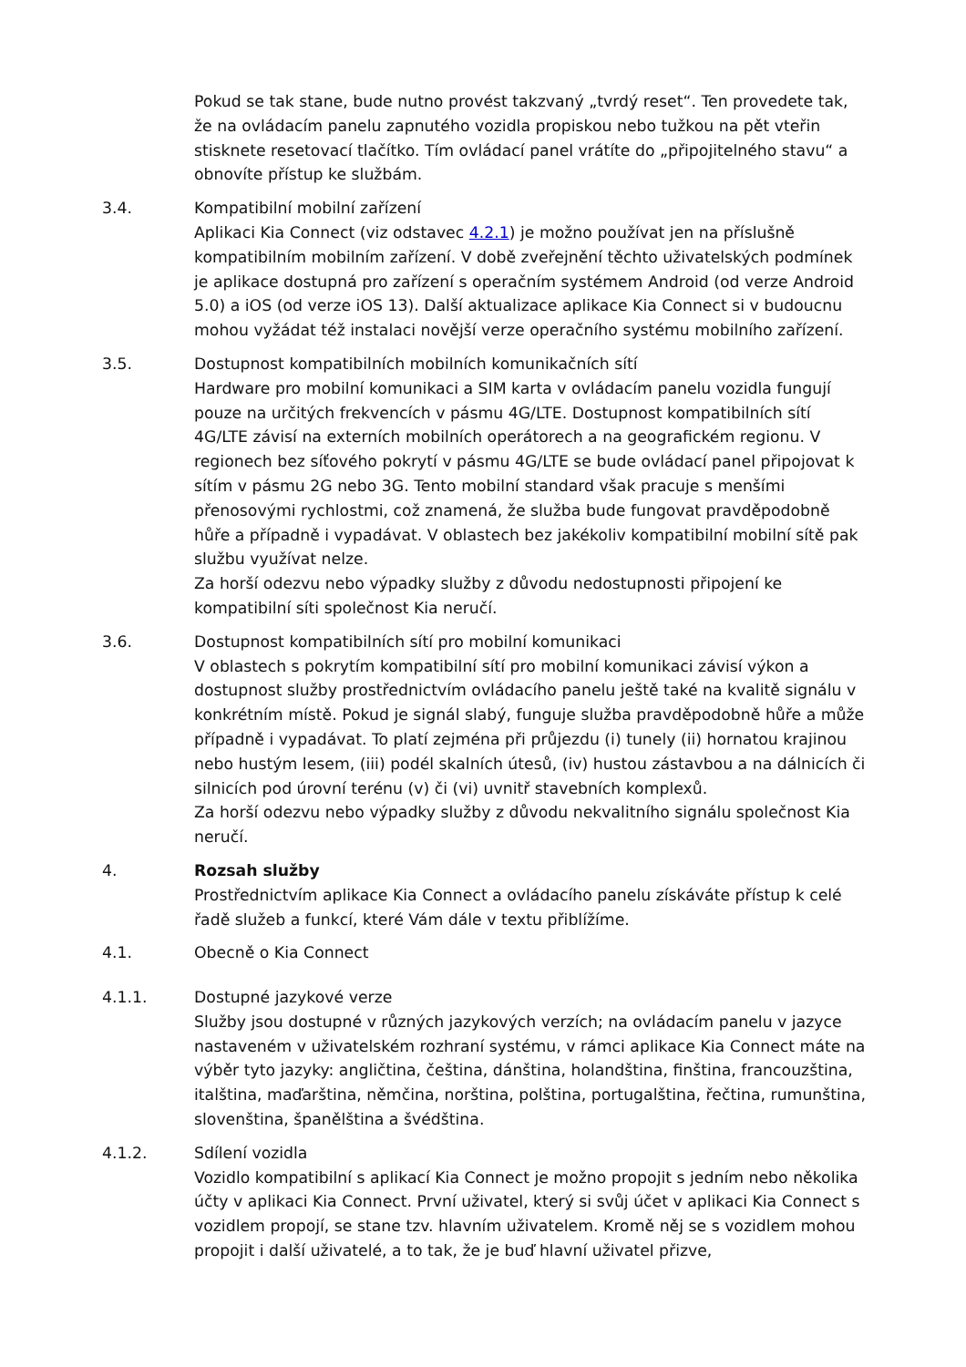Pokud se tak stane, bude nutno provést takzvaný „tvrdý reset“. Ten provedete tak, že na ovládacím panelu zapnutého vozidla propiskou nebo tužkou na pět vteřin stisknete resetovací tlačítko. Tím ovládací panel vrátíte do „připojitelného stavu“ a obnovíte přístup ke službám.
3.4. Kompatibilní mobilní zařízení
Aplikaci Kia Connect (viz odstavec 4.2.1) je možno používat jen na příslušně kompatibilním mobilním zařízení. V době zveřejnění těchto uživatelských podmínek je aplikace dostupná pro zařízení s operačním systémem Android (od verze Android 5.0) a iOS (od verze iOS 13). Další aktualizace aplikace Kia Connect si v budoucnu mohou vyžádat též instalaci novější verze operačního systému mobilního zařízení.
3.5. Dostupnost kompatibilních mobilních komunikačních sítí
Hardware pro mobilní komunikaci a SIM karta v ovládacím panelu vozidla fungují pouze na určitých frekvencích v pásmu 4G/LTE. Dostupnost kompatibilních sítí 4G/LTE závisí na externích mobilních operátorech a na geografickém regionu. V regionech bez síťového pokrytí v pásmu 4G/LTE se bude ovládací panel připojovat k sítím v pásmu 2G nebo 3G. Tento mobilní standard však pracuje s menšími přenosovými rychlostmi, což znamená, že služba bude fungovat pravděpodobně hůře a případně i vypadávat. V oblastech bez jakékoliv kompatibilní mobilní sítě pak službu využívat nelze.
Za horší odezvu nebo výpadky služby z důvodu nedostupnosti připojení ke kompatibilní síti společnost Kia neručí.
3.6. Dostupnost kompatibilních sítí pro mobilní komunikaci
V oblastech s pokrytím kompatibilní sítí pro mobilní komunikaci závisí výkon a dostupnost služby prostřednictvím ovládacího panelu ještě také na kvalitě signálu v konkrétním místě. Pokud je signál slabý, funguje služba pravděpodobně hůře a může případně i vypadávat. To platí zejména při průjezdu (i) tunely (ii) hornatou krajinou nebo hustým lesem, (iii) podél skalních útesů, (iv) hustou zástavbou a na dálnicích či silnicích pod úrovní terénu (v) či (vi) uvnitř stavebních komplexů.
Za horší odezvu nebo výpadky služby z důvodu nekvalitního signálu společnost Kia neručí.
4. Rozsah služby
Prostřednictvím aplikace Kia Connect a ovládacího panelu získáváte přístup k celé řadě služeb a funkcí, které Vám dále v textu přiblížíme.
4.1. Obecně o Kia Connect
4.1.1. Dostupné jazykové verze
Služby jsou dostupné v různých jazykových verzích; na ovládacím panelu v jazyce nastaveném v uživatelském rozhraní systému, v rámci aplikace Kia Connect máte na výběr tyto jazyky: angličtina, čeština, dánština, holandština, finština, francouzština, italština, maďarština, němčina, norština, polština, portugalština, řečtina, rumunština, slovenština, španělština a švédština.
4.1.2. Sdílení vozidla
Vozidlo kompatibilní s aplikací Kia Connect je možno propojit s jedním nebo několika účty v aplikaci Kia Connect. První uživatel, který si svůj účet v aplikaci Kia Connect s vozidlem propojí, se stane tzv. hlavním uživatelem. Kromě něj se s vozidlem mohou propojit i další uživatelé, a to tak, že je buď hlavní uživatel přizve,